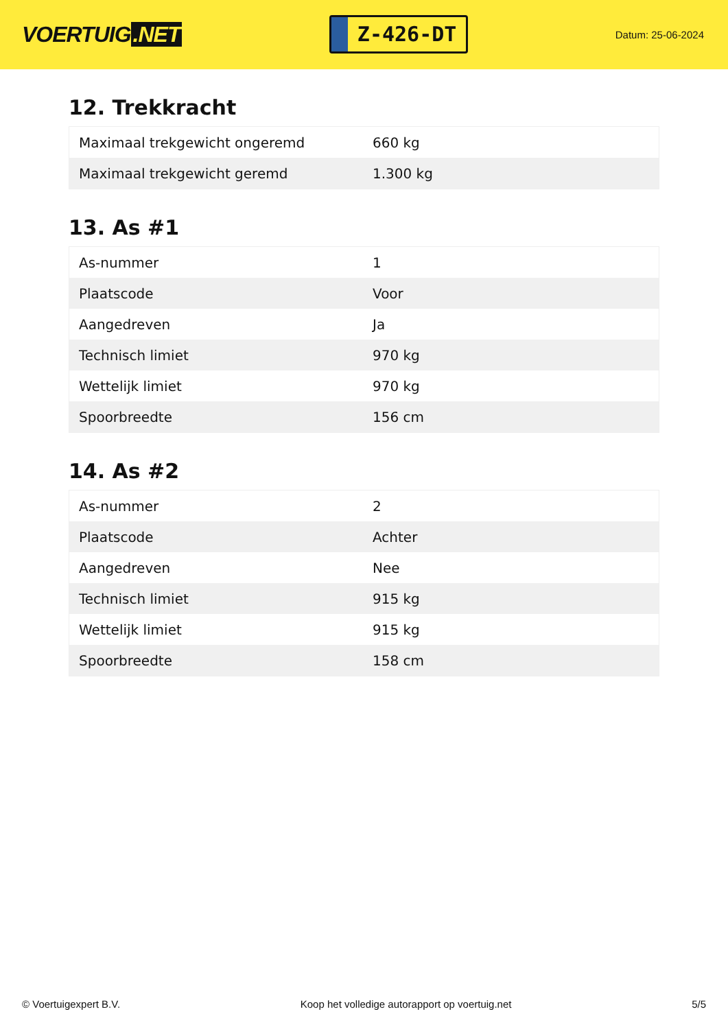VOERTUIG.NET
Z-426-DT
Datum: 25-06-2024
12. Trekkracht
| Maximaal trekgewicht ongeremd | 660 kg |
| Maximaal trekgewicht geremd | 1.300 kg |
13. As #1
| As-nummer | 1 |
| Plaatscode | Voor |
| Aangedreven | Ja |
| Technisch limiet | 970 kg |
| Wettelijk limiet | 970 kg |
| Spoorbreedte | 156 cm |
14. As #2
| As-nummer | 2 |
| Plaatscode | Achter |
| Aangedreven | Nee |
| Technisch limiet | 915 kg |
| Wettelijk limiet | 915 kg |
| Spoorbreedte | 158 cm |
© Voertuigexpert B.V. Koop het volledige autorapport op voertuig.net 5/5